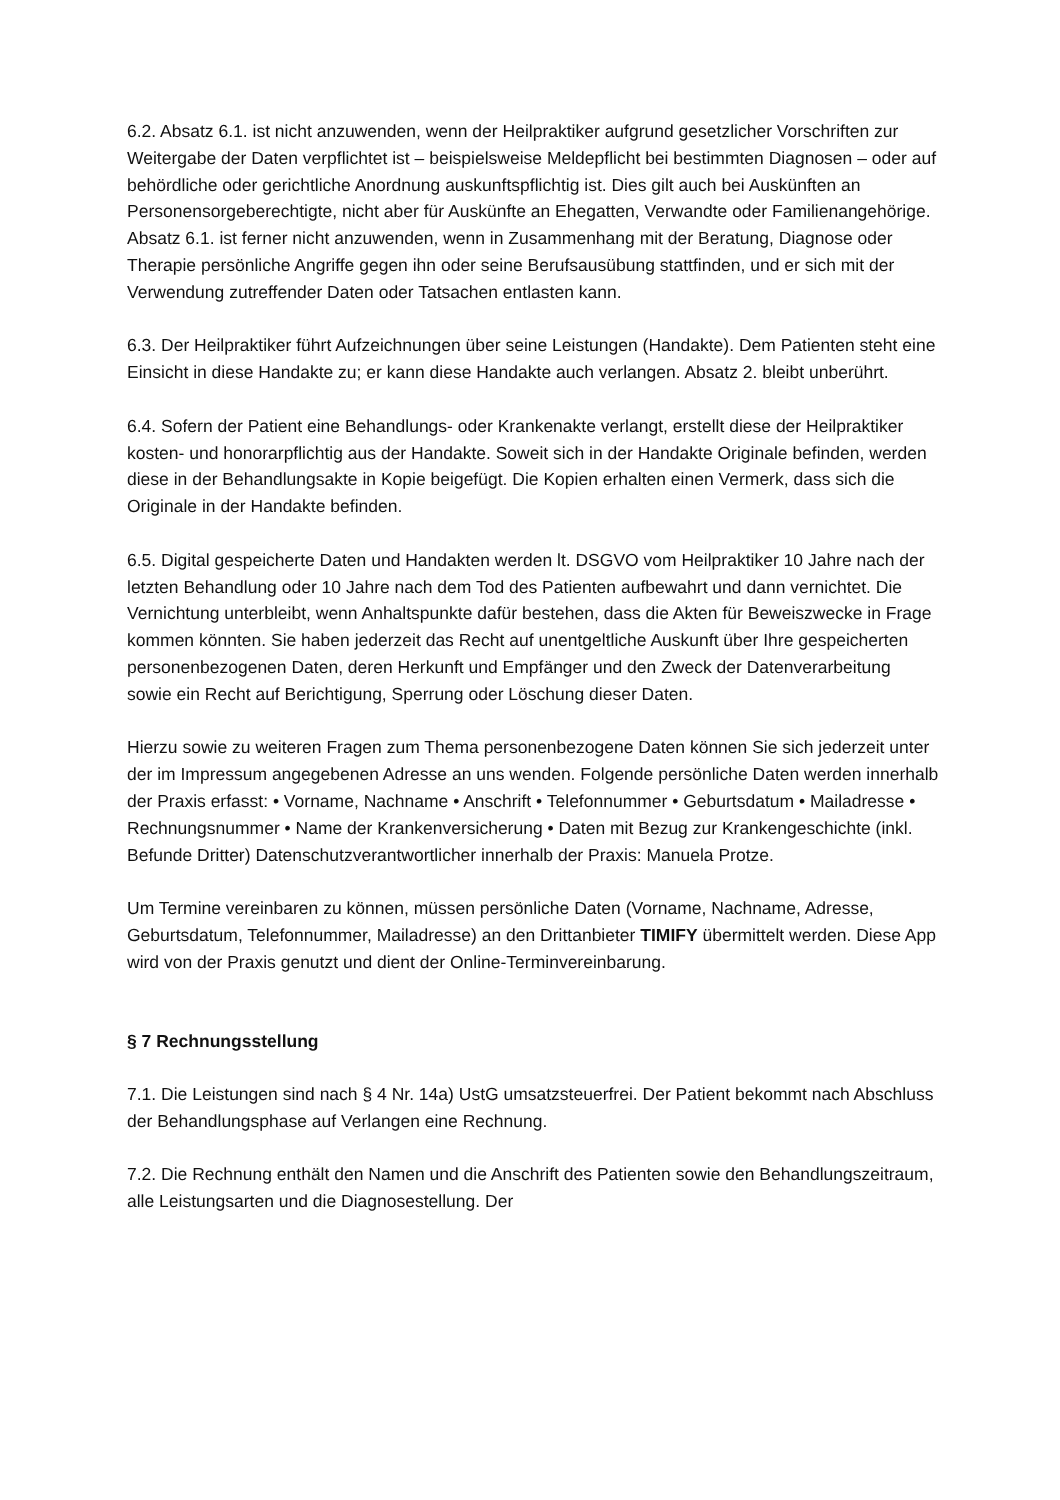6.2. Absatz 6.1. ist nicht anzuwenden, wenn der Heilpraktiker aufgrund gesetzlicher Vorschriften zur Weitergabe der Daten verpflichtet ist – beispielsweise Meldepflicht bei bestimmten Diagnosen – oder auf behördliche oder gerichtliche Anordnung auskunftspflichtig ist. Dies gilt auch bei Auskünften an Personensorgeberechtigte, nicht aber für Auskünfte an Ehegatten, Verwandte oder Familienangehörige.
Absatz 6.1. ist ferner nicht anzuwenden, wenn in Zusammenhang mit der Beratung, Diagnose oder Therapie persönliche Angriffe gegen ihn oder seine Berufsausübung stattfinden, und er sich mit der Verwendung zutreffender Daten oder Tatsachen entlasten kann.
6.3. Der Heilpraktiker führt Aufzeichnungen über seine Leistungen (Handakte). Dem Patienten steht eine Einsicht in diese Handakte zu; er kann diese Handakte auch verlangen. Absatz 2. bleibt unberührt.
6.4. Sofern der Patient eine Behandlungs- oder Krankenakte verlangt, erstellt diese der Heilpraktiker kosten- und honorarpflichtig aus der Handakte. Soweit sich in der Handakte Originale befinden, werden diese in der Behandlungsakte in Kopie beigefügt. Die Kopien erhalten einen Vermerk, dass sich die Originale in der Handakte befinden.
6.5. Digital gespeicherte Daten und Handakten werden lt. DSGVO vom Heilpraktiker 10 Jahre nach der letzten Behandlung oder 10 Jahre nach dem Tod des Patienten aufbewahrt und dann vernichtet. Die Vernichtung unterbleibt, wenn Anhaltspunkte dafür bestehen, dass die Akten für Beweiszwecke in Frage kommen könnten. Sie haben jederzeit das Recht auf unentgeltliche Auskunft über Ihre gespeicherten personenbezogenen Daten, deren Herkunft und Empfänger und den Zweck der Datenverarbeitung sowie ein Recht auf Berichtigung, Sperrung oder Löschung dieser Daten.
Hierzu sowie zu weiteren Fragen zum Thema personenbezogene Daten können Sie sich jederzeit unter der im Impressum angegebenen Adresse an uns wenden. Folgende persönliche Daten werden innerhalb der Praxis erfasst: • Vorname, Nachname • Anschrift • Telefonnummer • Geburtsdatum • Mailadresse • Rechnungsnummer • Name der Krankenversicherung • Daten mit Bezug zur Krankengeschichte (inkl. Befunde Dritter) Datenschutzverantwortlicher innerhalb der Praxis: Manuela Protze.
Um Termine vereinbaren zu können, müssen persönliche Daten (Vorname, Nachname, Adresse, Geburtsdatum, Telefonnummer, Mailadresse) an den Drittanbieter TIMIFY übermittelt werden. Diese App wird von der Praxis genutzt und dient der Online-Terminvereinbarung.
§ 7 Rechnungsstellung
7.1. Die Leistungen sind nach § 4 Nr. 14a) UstG umsatzsteuerfrei. Der Patient bekommt nach Abschluss der Behandlungsphase auf Verlangen eine Rechnung.
7.2. Die Rechnung enthält den Namen und die Anschrift des Patienten sowie den Behandlungszeitraum, alle Leistungsarten und die Diagnosestellung. Der